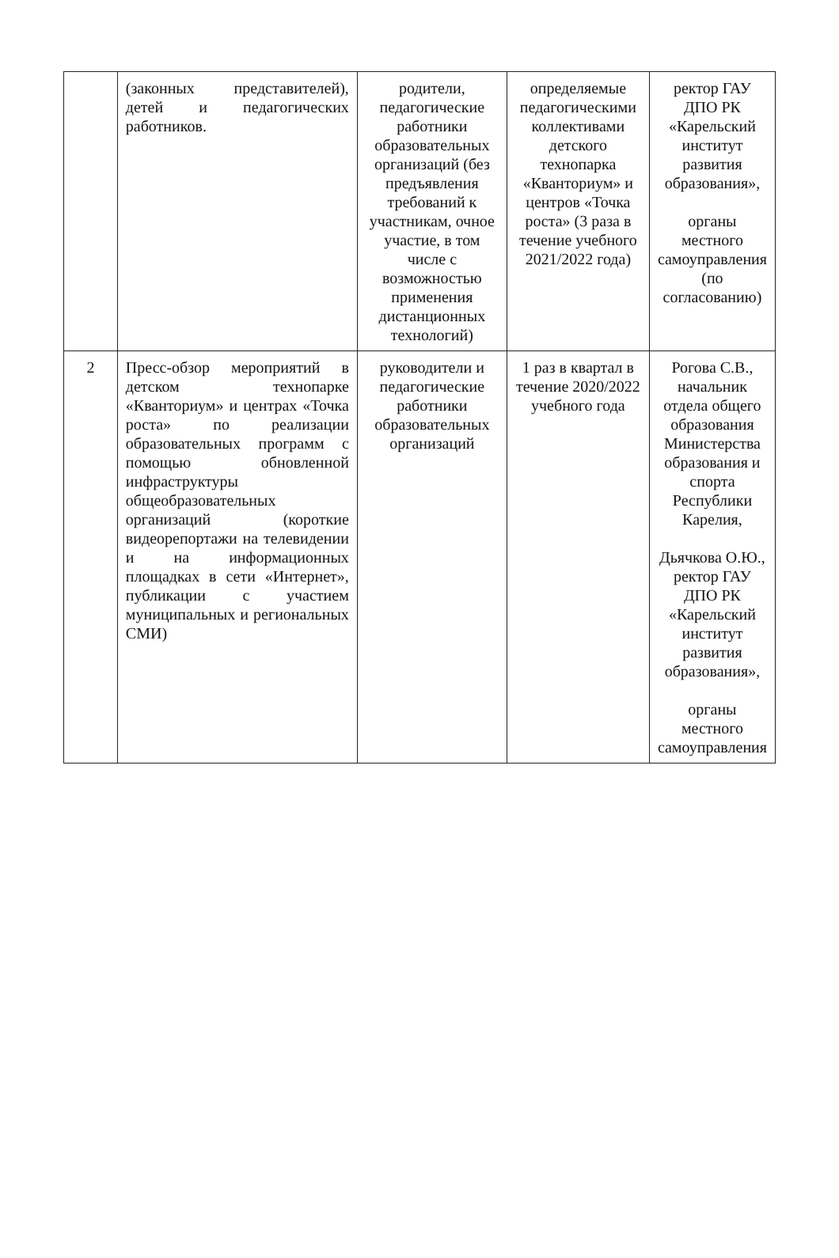| | (законных представителей), детей и педагогических работников. | родители, педагогические работники образовательных организаций (без предъявления требований к участникам, очное участие, в том числе с возможностью применения дистанционных технологий) | определяемые педагогическими коллективами детского технопарка «Кванториум» и центров «Точка роста» (3 раза в течение учебного 2021/2022 года) | ректор ГАУ ДПО РК «Карельский институт развития образования», органы местного самоуправления (по согласованию) |
| 2 | Пресс-обзор мероприятий в детском технопарке «Кванториум» и центрах «Точка роста» по реализации образовательных программ с помощью обновленной инфраструктуры общеобразовательных организаций (короткие видеорепортажи на телевидении и на информационных площадках в сети «Интернет», публикации с участием муниципальных и региональных СМИ) | руководители и педагогические работники образовательных организаций | 1 раз в квартал в течение 2020/2022 учебного года | Рогова С.В., начальник отдела общего образования Министерства образования и спорта Республики Карелия, Дьячкова О.Ю., ректор ГАУ ДПО РК «Карельский институт развития образования», органы местного самоуправления |